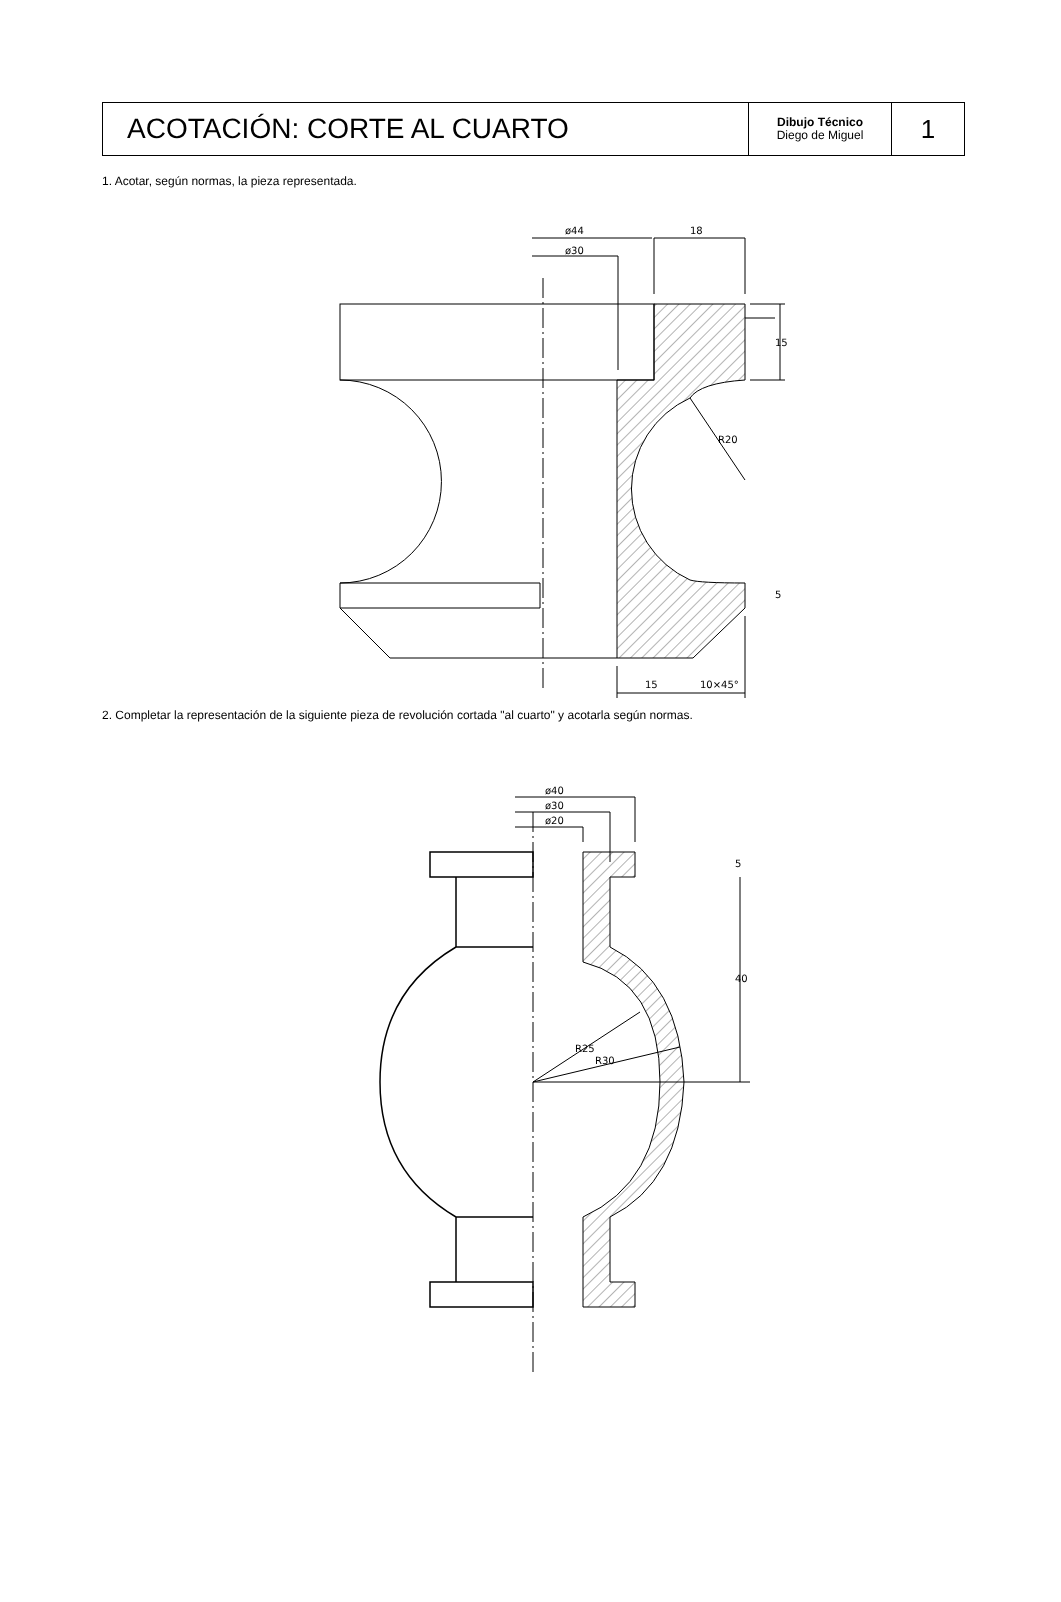| ACOTACIÓN: CORTE AL CUARTO | Dibujo Técnico Diego de Miguel | 1 |
1. Acotar, según normas, la pieza representada.
ø44
18
ø30
15
R20
5
15
10×45°
2. Completar la representación de la siguiente pieza de revolución cortada "al cuarto" y acotarla según normas.
ø40
ø30
ø20
5
40
R25
R30